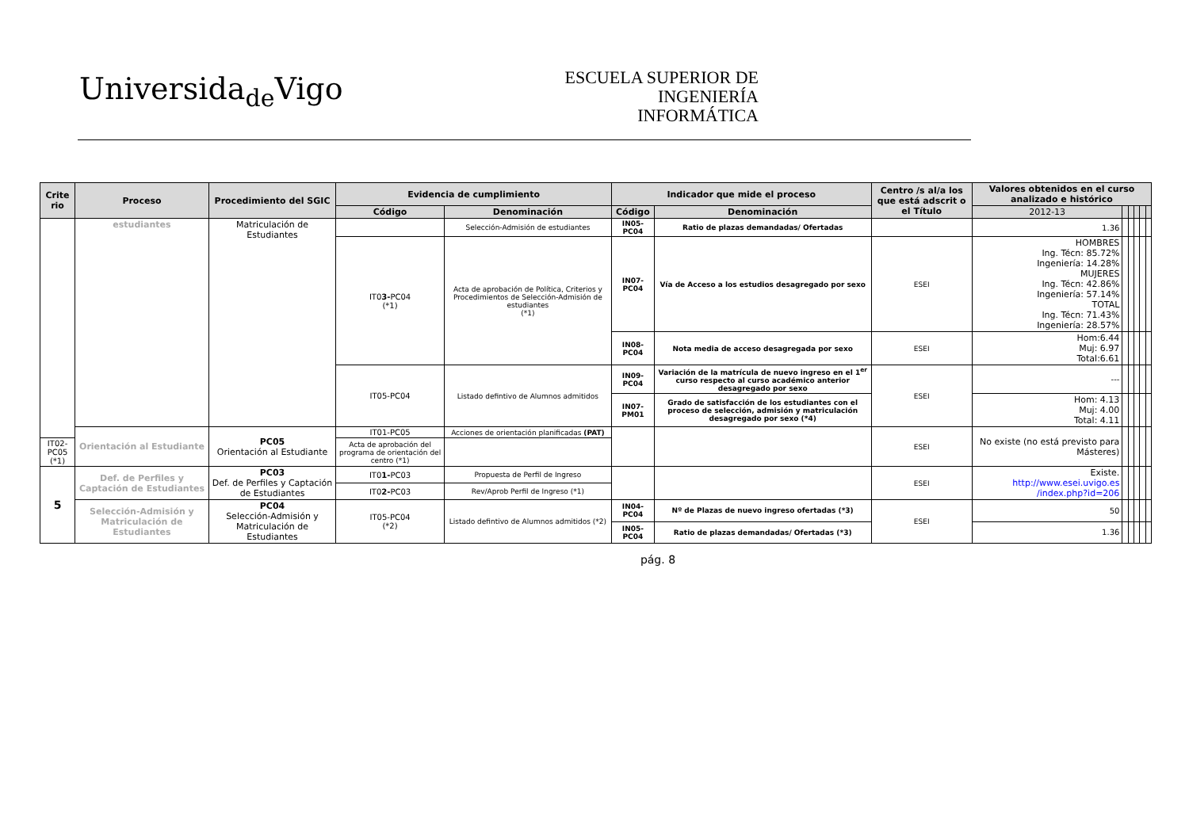Universida<sub>de</sub>Vigo
ESCUELA SUPERIOR DE INGENIERÍA INFORMÁTICA
| Crite rio | Proceso | Procedimiento del SGIC | Evidencia de cumplimiento | | Indicador que mide el proceso | | Centro /s al/a los que está adscrit o el Título | Valores obtenidos en el curso analizado e histórico | | | | | |
| --- | --- | --- | --- | --- | --- | --- | --- | --- | --- | --- | --- | --- | --- |
| | | | Código | Denominación | Código | Denominación | | 2012-13 | | | | | |
| | estudiantes | Matriculación de Estudiantes | | Selección-Admisión de estudiantes | IN05-PC04 | Ratio de plazas demandadas/ Ofertadas | | 1.36 | | | | | |
| | | | IT0 3- PC04 (*1) | Acta de aprobación de Política, Criterios y Procedimientos de Selección-Admisión de estudiantes (*1) | IN07-PC04 | Vía de Acceso a los estudios desagregado por sexo | ESEI | HOMBRES Ing. Técn: 85.72% Ingeniería: 14.28% MUJERES Ing. Técn: 42.86% Ingeniería: 57.14% TOTAL Ing. Técn: 71.43% Ingeniería: 28.57% | | | | | |
| | | | | | IN08-PC04 | Nota media de acceso desagregada por sexo | ESEI | Hom:6.44 Muj: 6.97 Total:6.61 | | | | | |
| | | | IT05-PC04 | Listado defintivo de Alumnos admitidos | IN09-PC04 | Variación de la matrícula de nuevo ingreso en el 1<sup>er</sup> curso respecto al curso académico anterior desagregado por sexo | ESEI | --- | | | | | |
| | | | | | IN07-PM01 | Grado de satisfacción de los estudiantes con el proceso de selección, admisión y matriculación desagregado por sexo (*4) | | Hom: 4.13 Muj: 4.00 Total: 4.11 | | | | | |
| | Orientación al Estudiante | PC05 Orientación al Estudiante | IT01-PC05 | Acciones de orientación planificadas (PAT) | | | ESEI | No existe (no está previsto para Másteres) | | | | | |
| IT02-PC05 (*1) | | | Acta de aprobación del programa de orientación del centro (*1) | | | | | | | | | | |
| 5 | Def. de Perfiles y Captación de Estudiantes | PC03 Def. de Perfiles y Captación de Estudiantes | IT0 1- PC03 | Propuesta de Perfil de Ingreso | | | ESEI | Existe. http://www.esei.uvigo.es /index.php?id=206 | | | | | |
| | | | IT0 2- PC03 | Rev/Aprob Perfil de Ingreso (*1) | | | | | | | | | |
| | Selección-Admisión y Matriculación de Estudiantes | PC04 Selección-Admisión y Matriculación de Estudiantes | IT05-PC04 (*2) | Listado defintivo de Alumnos admitidos (*2) | IN04-PC04 | Nº de Plazas de nuevo ingreso ofertadas (*3) | ESEI | 50 | | | | | |
| | | | | | IN05-PC04 | Ratio de plazas demandadas/ Ofertadas (*3) | | 1.36 | | | | | |
pág. 8